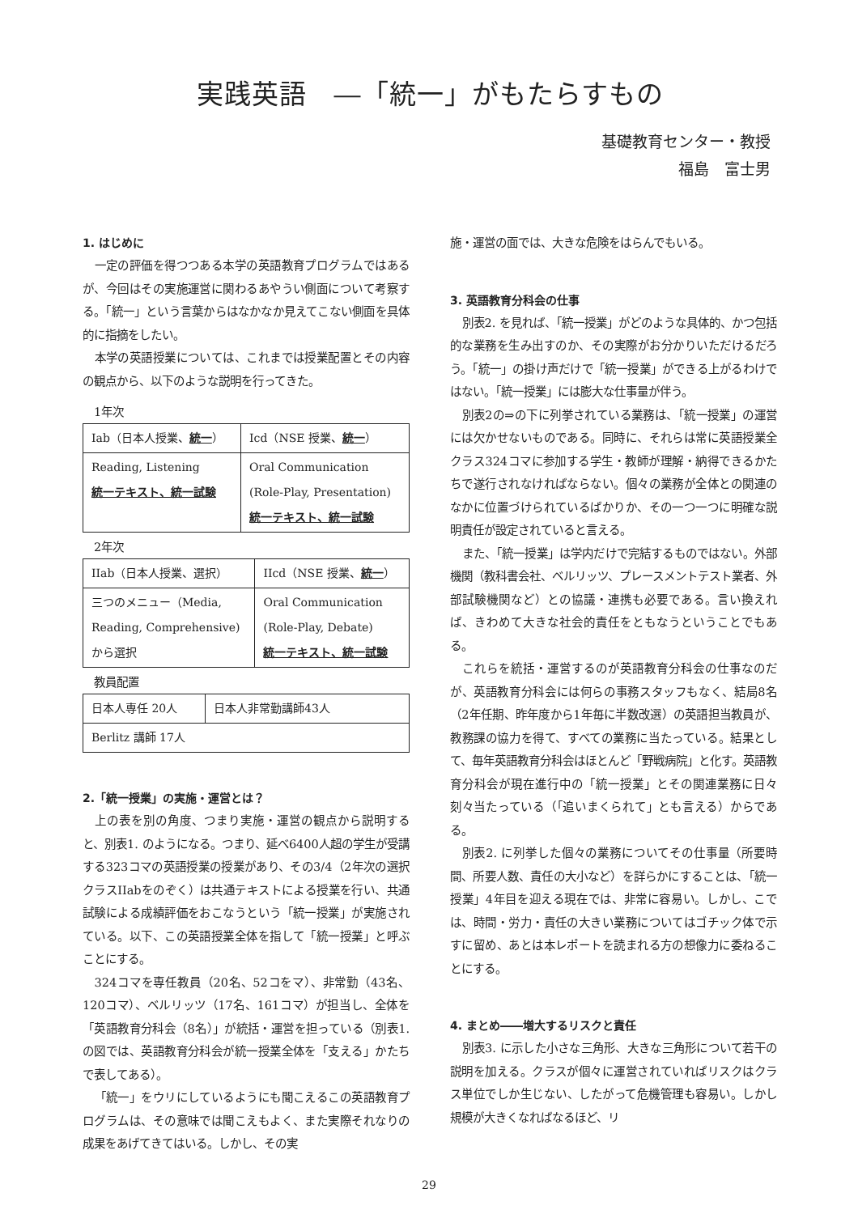実践英語　―「統一」がもたらすもの
基礎教育センター・教授
福島　富士男
1. はじめに
一定の評価を得つつある本学の英語教育プログラムではあるが、今回はその実施運営に関わるあやうい側面について考察する。「統一」という言葉からはなかなか見えてこない側面を具体的に指摘をしたい。
本学の英語授業については、これまでは授業配置とその内容の観点から、以下のような説明を行ってきた。
1年次
| Iab（日本人授業、 統一 ） | Icd（NSE 授業、 統一 ） |
| Reading, Listening 統一テキスト、統一試験 | Oral Communication (Role-Play, Presentation) 統一テキスト、統一試験 |
2年次
| IIab（日本人授業、選択） | IIcd（NSE 授業、 統一 ） |
| 三つのメニュー（Media, Reading, Comprehensive) から選択 | Oral Communication (Role-Play, Debate) 統一テキスト、統一試験 |
教員配置
| 日本人専任 20人 | 日本人非常勤講師43人 |
| Berlitz 講師 17人 | |
2.「統一授業」の実施・運営とは？
上の表を別の角度、つまり実施・運営の観点から説明すると、別表1. のようになる。つまり、延べ6400人超の学生が受講する323コマの英語授業の授業があり、その3/4（2年次の選択クラスIIabをのぞく）は共通テキストによる授業を行い、共通試験による成績評価をおこなうという「統一授業」が実施されている。以下、この英語授業全体を指して「統一授業」と呼ぶことにする。
324コマを専任教員（20名、52コをマ）、非常勤（43名、120コマ）、ベルリッツ（17名、161コマ）が担当し、全体を「英語教育分科会（8名）」が統括・運営を担っている（別表1. の図では、英語教育分科会が統一授業全体を「支える」かたちで表してある）。
「統一」をウリにしているようにも聞こえるこの英語教育プログラムは、その意味では聞こえもよく、また実際それなりの成果をあげてきてはいる。しかし、その実
施・運営の面では、大きな危険をはらんでもいる。
3. 英語教育分科会の仕事
別表2. を見れば、「統一授業」がどのような具体的、かつ包括的な業務を生み出すのか、その実際がお分かりいただけるだろう。「統一」の掛け声だけで「統一授業」ができる上がるわけではない。「統一授業」には膨大な仕事量が伴う。
別表2の⇒の下に列挙されている業務は、「統一授業」の運営には欠かせないものである。同時に、それらは常に英語授業全クラス324コマに参加する学生・教師が理解・納得できるかたちで遂行されなければならない。個々の業務が全体との関連のなかに位置づけられているばかりか、その一つ一つに明確な説明責任が設定されていると言える。
また、「統一授業」は学内だけで完結するものではない。外部機関（教科書会社、ベルリッツ、プレースメントテスト業者、外部試験機関など）との協議・連携も必要である。言い換えれば、きわめて大きな社会的責任をともなうということでもある。
これらを統括・運営するのが英語教育分科会の仕事なのだが、英語教育分科会には何らの事務スタッフもなく、結局8名（2年任期、昨年度から1年毎に半数改選）の英語担当教員が、教務課の協力を得て、すべての業務に当たっている。結果として、毎年英語教育分科会はほとんど「野戦病院」と化す。英語教育分科会が現在進行中の「統一授業」とその関連業務に日々刻々当たっている（「追いまくられて」とも言える）からである。
別表2. に列挙した個々の業務についてその仕事量（所要時間、所要人数、責任の大小など）を詳らかにすることは、「統一授業」4年目を迎える現在では、非常に容易い。しかし、こでは、時間・労力・責任の大きい業務についてはゴチック体で示すに留め、あとは本レポートを読まれる方の想像力に委ねることにする。
4. まとめ――増大するリスクと責任
別表3. に示した小さな三角形、大きな三角形について若干の説明を加える。クラスが個々に運営されていればリスクはクラス単位でしか生じない、したがって危機管理も容易い。しかし規模が大きくなればなるほど、リ
29